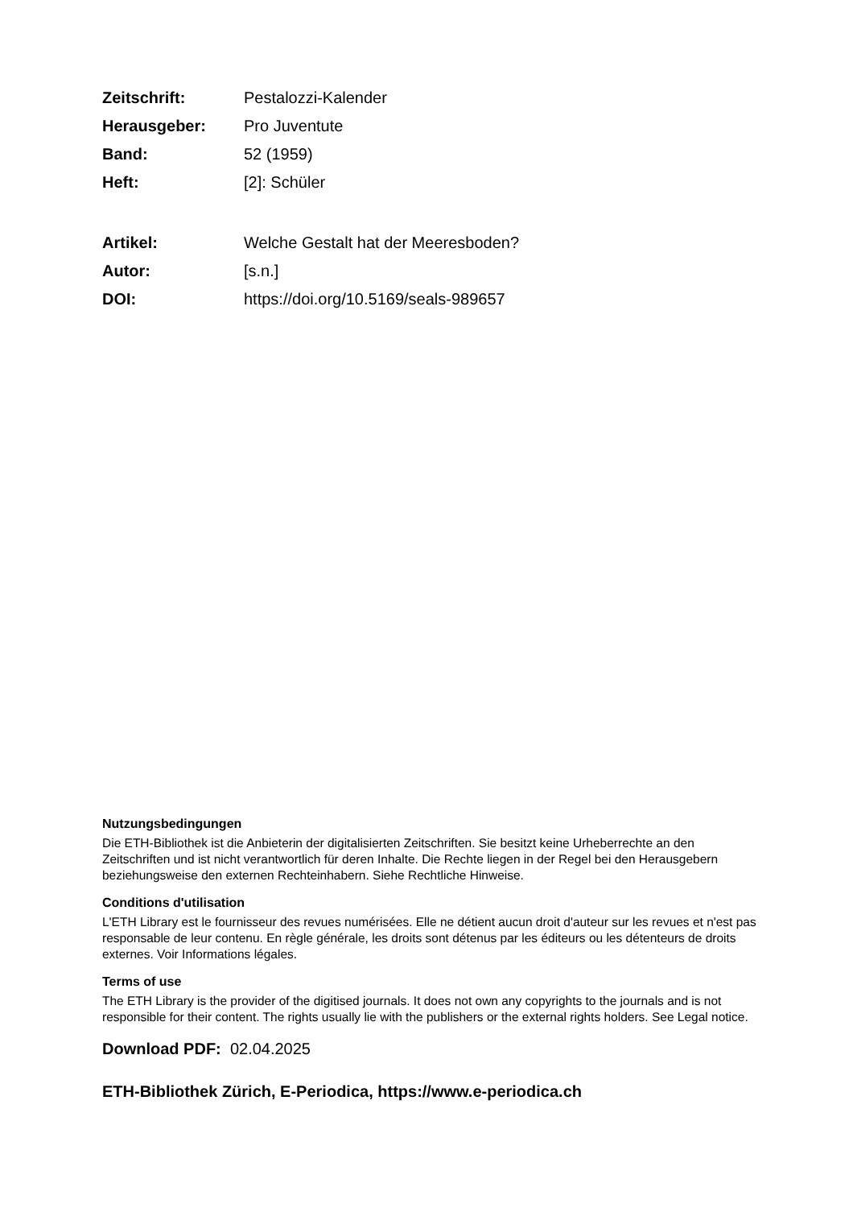Zeitschrift: Pestalozzi-Kalender Herausgeber: Pro Juventute Band: 52 (1959) Heft: [2]: Schüler
Artikel: Welche Gestalt hat der Meeresboden? Autor: [s.n.] DOI: https://doi.org/10.5169/seals-989657
Nutzungsbedingungen
Die ETH-Bibliothek ist die Anbieterin der digitalisierten Zeitschriften. Sie besitzt keine Urheberrechte an den Zeitschriften und ist nicht verantwortlich für deren Inhalte. Die Rechte liegen in der Regel bei den Herausgebern beziehungsweise den externen Rechteinhabern. Siehe Rechtliche Hinweise.
Conditions d'utilisation
L'ETH Library est le fournisseur des revues numérisées. Elle ne détient aucun droit d'auteur sur les revues et n'est pas responsable de leur contenu. En règle générale, les droits sont détenus par les éditeurs ou les détenteurs de droits externes. Voir Informations légales.
Terms of use
The ETH Library is the provider of the digitised journals. It does not own any copyrights to the journals and is not responsible for their content. The rights usually lie with the publishers or the external rights holders. See Legal notice.
Download PDF: 02.04.2025
ETH-Bibliothek Zürich, E-Periodica, https://www.e-periodica.ch